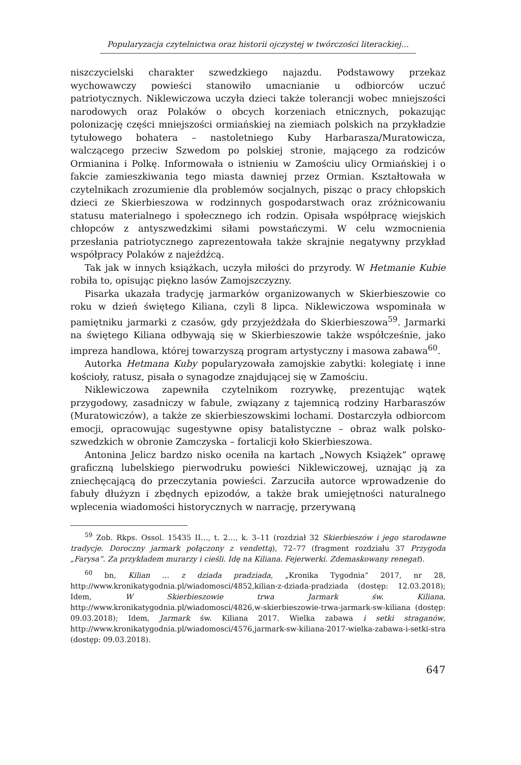Popularyzacja czytelnictwa oraz historii ojczystej w twórczości literackiej…
niszczycielski charakter szwedzkiego najazdu. Podstawowy przekaz wychowawczy powieści stanowiło umacnianie u odbiorców uczuć patriotycznych. Niklewiczowa uczyła dzieci także tolerancji wobec mniejszości narodowych oraz Polaków o obcych korzeniach etnicznych, pokazując polonizację części mniejszości ormiańskiej na ziemiach polskich na przykładzie tytułowego bohatera – nastoletniego Kuby Harbarasza/Muratowicza, walczącego przeciw Szwedom po polskiej stronie, mającego za rodziców Ormianina i Polkę. Informowała o istnieniu w Zamościu ulicy Ormiańskiej i o fakcie zamieszkiwania tego miasta dawniej przez Ormian. Kształtowała w czytelnikach zrozumienie dla problemów socjalnych, pisząc o pracy chłopskich dzieci ze Skierbieszowa w rodzinnych gospodarstwach oraz zróżnicowaniu statusu materialnego i społecznego ich rodzin. Opisała współpracę wiejskich chłopców z antyszwedzkimi siłami powstańczymi. W celu wzmocnienia przesłania patriotycznego zaprezentowała także skrajnie negatywny przykład współpracy Polaków z najeźdźcą.
Tak jak w innych książkach, uczyła miłości do przyrody. W Hetmanie Kubie robiła to, opisując piękno lasów Zamojszczyzny.
Pisarka ukazała tradycję jarmarków organizowanych w Skierbieszowie co roku w dzień świętego Kiliana, czyli 8 lipca. Niklewiczowa wspominała w pamiętniku jarmarki z czasów, gdy przyjeżdżała do Skierbieszowa<sup>59</sup>. Jarmarki na świętego Kiliana odbywają się w Skierbieszowie także współcześnie, jako impreza handlowa, której towarzyszą program artystyczny i masowa zabawa<sup>60</sup>.
Autorka Hetmana Kuby popularyzowała zamojskie zabytki: kolegiatę i inne kościoły, ratusz, pisała o synagodze znajdującej się w Zamościu.
Niklewiczowa zapewniła czytelnikom rozrywkę, prezentując wątek przygodowy, zasadniczy w fabule, związany z tajemnicą rodziny Harbaraszów (Muratowiczów), a także ze skierbieszowskimi lochami. Dostarczyła odbiorcom emocji, opracowując sugestywne opisy batalistyczne – obraz walk polsko-szwedzkich w obronie Zamczyska – fortalicji koło Skierbieszowa.
Antonina Jelicz bardzo nisko oceniła na kartach „Nowych Książek” oprawę graficzną lubelskiego pierwodruku powieści Niklewiczowej, uznając ją za zniechęcającą do przeczytania powieści. Zarzuciła autorce wprowadzenie do fabuły dłużyzn i zbędnych epizodów, a także brak umiejętności naturalnego wplecenia wiadomości historycznych w narrację, przerywaną
<sup>59</sup> Zob. Rkps. Ossol. 15435 II…, t. 2…, k. 3–11 (rozdział 32 Skierbieszów i jego starodawne tradycje. Doroczny jarmark połączony z vendettą), 72–77 (fragment rozdziału 37 Przygoda „Farysa”. Za przykładem murarzy i cieśli. Idę na Kiliana. Fejerwerki. Zdemaskowany renegat).
<sup>60</sup> bn, Kilian … z dziada pradziada, „Kronika Tygodnia” 2017, nr 28, http://www.kronikatygodnia.pl/wiadomosci/4852,kilian-z-dziada-pradziada (dostęp: 12.03.2018); Idem, W Skierbieszowie trwa Jarmark św. Kiliana, http://www.kronikatygodnia.pl/wiadomosci/4826,w-skierbieszowie-trwa-jarmark-sw-kiliana (dostęp: 09.03.2018); Idem, Jarmark św. Kiliana 2017. Wielka zabawa i setki straganów, http://www.kronikatygodnia.pl/wiadomosci/4576,jarmark-sw-kiliana-2017-wielka-zabawa-i-setki-stra (dostęp: 09.03.2018).
647